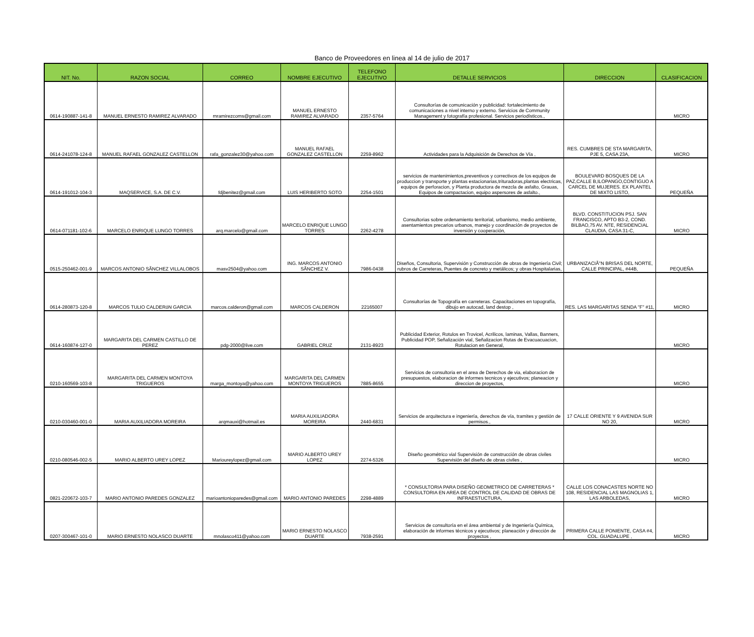Banco de Proveedores en linea al 14 de julio de 2017
| NIT. No. | RAZON SOCIAL | CORREO | NOMBRE EJECUTIVO | TELEFONO EJECUTIVO | DETALLE SERVICIOS | DIRECCION | CLASIFICACION |
| --- | --- | --- | --- | --- | --- | --- | --- |
| 0614-190887-141-8 | MANUEL ERNESTO RAMIREZ ALVARADO | mramirezcoms@gmail.com | MANUEL ERNESTO RAMIREZ ALVARADO | 2357-5764 | Consultorías de comunicación y publicidad: fortalecimiento de comunicaciones a nivel interno y externo. Servicios de Community Management y fotografía profesional. Servicios periodísticos., | | MICRO |
| 0614-241078-124-8 | MANUEL RAFAEL GONZALEZ CASTELLON | rafa_gonzalez30@yahoo.com | MANUEL RAFAEL GONZALEZ CASTELLON | 2259-8962 | Actividades para la Adquisición de Derechos de Vía , | RES. CUMBRES DE STA MARGARITA, PJE 5, CASA 23A, | MICRO |
| 0614-191012-104-3 | MAQSERVICE, S.A. DE C.V. | fdjbenitez@gmail.com | LUIS HERIBERTO SOTO | 2254-1501 | servicios de mantenimientos,preventivos y correctivos de los equipos de produccion y transporte y plantas estacionarias,trituradoras,plantas electricas, equipos de perforacion, y Planta productora de mezcla de asfalto, Grauas, Equipos de compactacion, equipo aspersores de asfalto., | BOULEVARD BOSQUES DE LA PAZ,CALLE B,ILOPANGO,CONTIGUO A CARCEL DE MUJERES. EX PLANTEL DE MIXTO LISTO, | PEQUEÑA |
| 0614-071181-102-6 | MARCELO ENRIQUE LUNGO TORRES | arq.marcelo@gmail.com | MARCELO ENRIQUE LUNGO TORRES | 2262-4278 | Consultorias sobre ordenamiento territorial, urbanismo, medio ambiente, asentamientos precarios urbanos, manejo y coordinación de proyectos de inversión y cooperación, | BLVD. CONSTITUCION PSJ. SAN FRANCISCO, APTO B3-2, COND. BILBAO,75 AV. NTE, RESIDENCIAL CLAUDIA, CASA 31-C, | MICRO |
| 0515-250462-001-9 | MARCOS ANTONIO SÃNCHEZ VILLALOBOS | masv2504@yahoo.com | ING. MARCOS ANTONIO SÃNCHEZ V. | 7986-0438 | Diseños, Consultoria, Supervisión y Construcción de obras de Ingeniería Civil; rubros de Carreteras, Puentes de concreto y metálicos; y obras Hospitalarias, | URBANIZACIÃ"N BRISAS DEL NORTE, CALLE PRINCIPAL, #44B, | PEQUEÑA |
| 0614-280873-120-8 | MARCOS TULIO CALDERóN GARCíA | marcos.calderon@gmail.com | MARCOS CALDERON | 22165007 | Consultorías de Topografía en carreteras. Capacitaciones en topografía, dibujo en autocad, land destop , | RES. LAS MARGARITAS SENDA "F" #11, | MICRO |
| 0614-160874-127-0 | MARGARITA DEL CARMEN CASTILLO DE PEREZ | pdg-2000@live.com | GABRIEL CRUZ | 2131-8923 | Publicidad Exterior, Rotulos en Trovicel, Acrilicos, laminas, Vallas, Banners, Publicidad POP, Señalización vial, Señalizacion Rutas de Evacuacuacion, Rotulacion en General, | | MICRO |
| 0210-160569-103-8 | MARGARITA DEL CARMEN MONTOYA TRIGUEROS | marga_montoya@yahoo.com | MARGARITA DEL CARMEN MONTOYA TRIGUEROS | 7885-8655 | Servicios de consultoria en el area de Derechos de via, elaboracion de presupuestos, elaboracion de informes tecnicos y ejecutivos; planeacion y direccion de proyectos, | | MICRO |
| 0210-030460-001-0 | MARIA AUXILIADORA MOREIRA | arqmauxi@hotmail.es | MARIA AUXILIADORA MOREIRA | 2440-6831 | Servicios de arquitectura e ingeniería, derechos de vía, tramites y gestión de permisos., | 17 CALLE ORIENTE Y 9 AVENIDA SUR NO 20, | MICRO |
| 0210-080546-002-5 | MARIO ALBERTO UREY LOPEZ | Marioureylopez@gmail.com | MARIO ALBERTO UREY LOPEZ | 2274-5326 | Diseño geométrico vial Supervisión de construcción de obras civiles Supervisión del diseño de obras civiles , | | MICRO |
| 0821-220672-103-7 | MARIO ANTONIO PAREDES GONZALEZ | marioantonioparedes@gmail.com | MARIO ANTONIO PAREDES | 2298-4889 | * CONSULTORIA PARA DISEÑO GEOMETRICO DE CARRETERAS * CONSULTORIA EN AREA DE CONTROL DE CALIDAD DE OBRAS DE INFRAESTUCTURA, | CALLE LOS CONACASTES NORTE NO 108, RESIDENCIAL LAS MAGNOLIAS 1, LAS ARBOLEDAS, | MICRO |
| 0207-300467-101-0 | MARIO ERNESTO NOLASCO DUARTE | mnolasco411@yahoo.com | MARIO ERNESTO NOLASCO DUARTE | 7938-2591 | Servicios de consultoría en el área ambiental y de Ingeniería Química, elaboración de informes técnicos y ejecutivos; planeación y dirección de proyectos , | PRIMERA CALLE PONIENTE, CASA #4, COL. GUADALUPE , | MICRO |